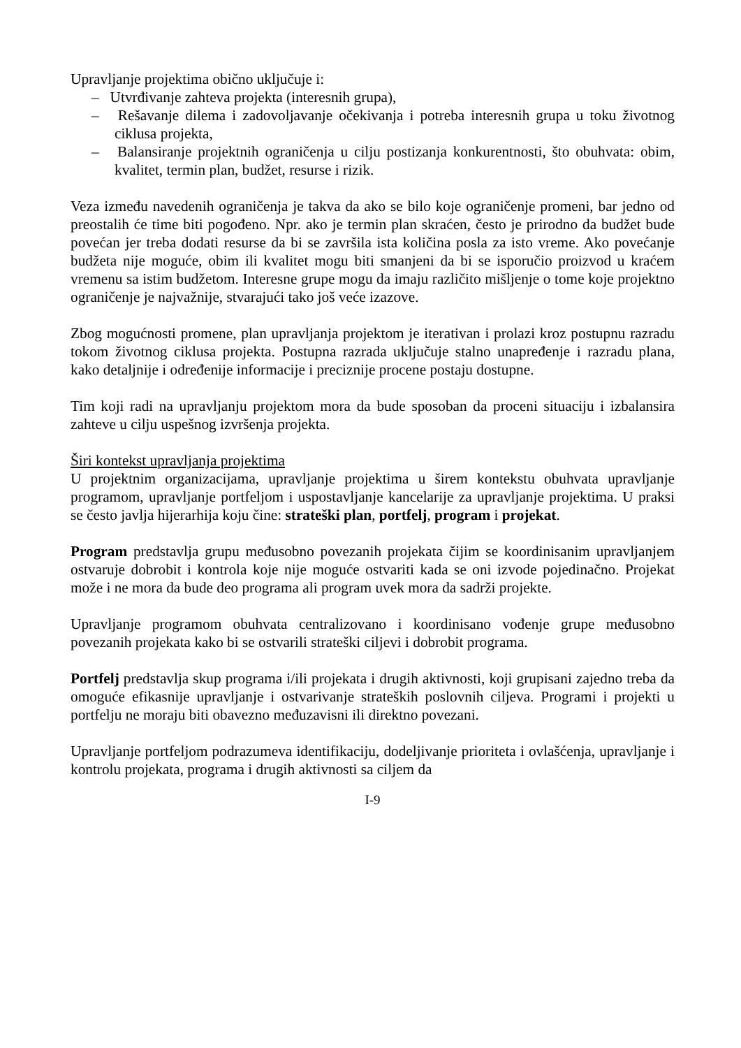Upravljanje projektima obično uključuje i:
– Utvrđivanje zahteva projekta (interesnih grupa),
– Rešavanje dilema i zadovoljavanje očekivanja i potreba interesnih grupa u toku životnog ciklusa projekta,
– Balansiranje projektnih ograničenja u cilju postizanja konkurentnosti, što obuhvata: obim, kvalitet, termin plan, budžet, resurse i rizik.
Veza između navedenih ograničenja je takva da ako se bilo koje ograničenje promeni, bar jedno od preostalih će time biti pogođeno. Npr. ako je termin plan skraćen, često je prirodno da budžet bude povećan jer treba dodati resurse da bi se završila ista količina posla za isto vreme. Ako povećanje budžeta nije moguće, obim ili kvalitet mogu biti smanjeni da bi se isporučio proizvod u kraćem vremenu sa istim budžetom. Interesne grupe mogu da imaju različito mišljenje o tome koje projektno ograničenje je najvažnije, stvarajući tako još veće izazove.
Zbog mogućnosti promene, plan upravljanja projektom je iterativan i prolazi kroz postupnu razradu tokom životnog ciklusa projekta. Postupna razrada uključuje stalno unapređenje i razradu plana, kako detaljnije i određenije informacije i preciznije procene postaju dostupne.
Tim koji radi na upravljanju projektom mora da bude sposoban da proceni situaciju i izbalansira zahteve u cilju uspešnog izvršenja projekta.
Širi kontekst upravljanja projektima
U projektnim organizacijama, upravljanje projektima u širem kontekstu obuhvata upravljanje programom, upravljanje portfeljom i uspostavljanje kancelarije za upravljanje projektima. U praksi se često javlja hijerarhija koju čine: strateški plan, portfelj, program i projekat.
Program predstavlja grupu međusobno povezanih projekata čijim se koordinisanim upravljanjem ostvaruje dobrobit i kontrola koje nije moguće ostvariti kada se oni izvode pojedinačno. Projekat može i ne mora da bude deo programa ali program uvek mora da sadrži projekte.
Upravljanje programom obuhvata centralizovano i koordinisano vođenje grupe međusobno povezanih projekata kako bi se ostvarili strateški ciljevi i dobrobit programa.
Portfelj predstavlja skup programa i/ili projekata i drugih aktivnosti, koji grupisani zajedno treba da omoguće efikasnije upravljanje i ostvarivanje strateških poslovnih ciljeva. Programi i projekti u portfelju ne moraju biti obavezno međuzavisni ili direktno povezani.
Upravljanje portfeljom podrazumeva identifikaciju, dodeljivanje prioriteta i ovlašćenja, upravljanje i kontrolu projekata, programa i drugih aktivnosti sa ciljem da
I-9